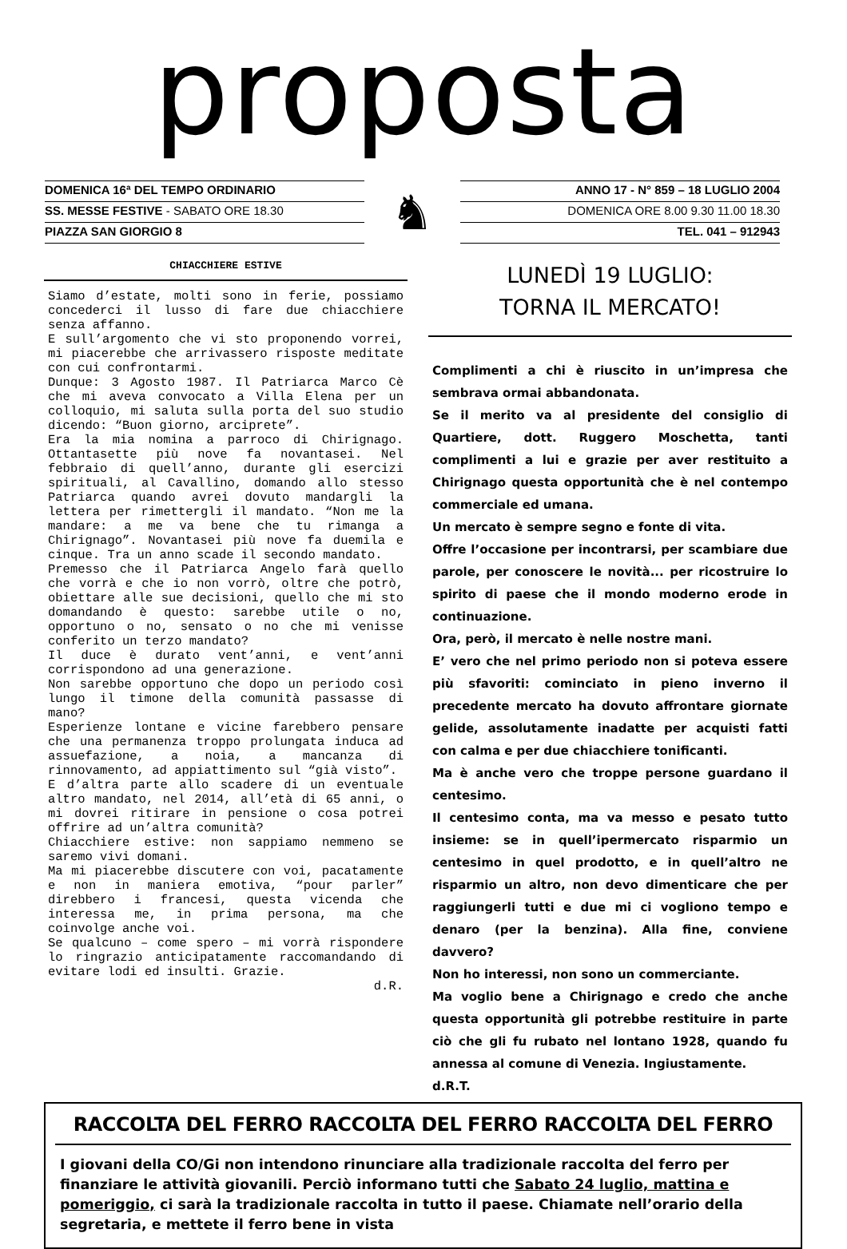proposta
DOMENICA 16ª DEL TEMPO ORDINARIO
SS. MESSE FESTIVE - SABATO ORE 18.30
PIAZZA SAN GIORGIO 8
♞
ANNO 17 - N° 859 – 18 LUGLIO 2004
DOMENICA ORE 8.00 9.30 11.00 18.30
TEL. 041 – 912943
CHIACCHIERE ESTIVE
Siamo d’estate, molti sono in ferie, possiamo concederci il lusso di fare due chiacchiere senza affanno.
E sull’argomento che vi sto proponendo vorrei, mi piacerebbe che arrivassero risposte meditate con cui confrontarmi.
Dunque: 3 Agosto 1987. Il Patriarca Marco Cè che mi aveva convocato a Villa Elena per un colloquio, mi saluta sulla porta del suo studio dicendo: “Buon giorno, arciprete”.
Era la mia nomina a parroco di Chirignago. Ottantasette più nove fa novantasei. Nel febbraio di quell’anno, durante gli esercizi spirituali, al Cavallino, domando allo stesso Patriarca quando avrei dovuto mandargli la lettera per rimettergli il mandato. “Non me la mandare: a me va bene che tu rimanga a Chirignago”. Novantasei più nove fa duemila e cinque. Tra un anno scade il secondo mandato.
Premesso che il Patriarca Angelo farà quello che vorrà e che io non vorrò, oltre che potrò, obiettare alle sue decisioni, quello che mi sto domandando è questo: sarebbe utile o no, opportuno o no, sensato o no che mi venisse conferito un terzo mandato?
Il duce è durato vent’anni, e vent’anni corrispondono ad una generazione.
Non sarebbe opportuno che dopo un periodo così lungo il timone della comunità passasse di mano?
Esperienze lontane e vicine farebbero pensare che una permanenza troppo prolungata induca ad assuefazione, a noia, a mancanza di rinnovamento, ad appiattimento sul “già visto”.
E d’altra parte allo scadere di un eventuale altro mandato, nel 2014, all’età di 65 anni, o mi dovrei ritirare in pensione o cosa potrei offrire ad un’altra comunità?
Chiacchiere estive: non sappiamo nemmeno se saremo vivi domani.
Ma mi piacerebbe discutere con voi, pacatamente e non in maniera emotiva, “pour parler” direbbero i francesi, questa vicenda che interessa me, in prima persona, ma che coinvolge anche voi.
Se qualcuno – come spero – mi vorrà rispondere lo ringrazio anticipatamente raccomandando di evitare lodi ed insulti. Grazie.
d.R.
LUNEDÌ 19 LUGLIO:
TORNA IL MERCATO!
Complimenti a chi è riuscito in un’impresa che sembrava ormai abbandonata.
Se il merito va al presidente del consiglio di Quartiere, dott. Ruggero Moschetta, tanti complimenti a lui e grazie per aver restituito a Chirignago questa opportunità che è nel contempo commerciale ed umana.
Un mercato è sempre segno e fonte di vita.
Offre l’occasione per incontrarsi, per scambiare due parole, per conoscere le novità... per ricostruire lo spirito di paese che il mondo moderno erode in continuazione.
Ora, però, il mercato è nelle nostre mani.
E’ vero che nel primo periodo non si poteva essere più sfavoriti: cominciato in pieno inverno il precedente mercato ha dovuto affrontare giornate gelide, assolutamente inadatte per acquisti fatti con calma e per due chiacchiere tonificanti.
Ma è anche vero che troppe persone guardano il centesimo.
Il centesimo conta, ma va messo e pesato tutto insieme: se in quell’ipermercato risparmio un centesimo in quel prodotto, e in quell’altro ne risparmio un altro, non devo dimenticare che per raggiungerli tutti e due mi ci vogliono tempo e denaro (per la benzina). Alla fine, conviene davvero?
Non ho interessi, non sono un commerciante.
Ma voglio bene a Chirignago e credo che anche questa opportunità gli potrebbe restituire in parte ciò che gli fu rubato nel lontano 1928, quando fu annessa al comune di Venezia. Ingiustamente.
d.R.T.
RACCOLTA DEL FERRO RACCOLTA DEL FERRO RACCOLTA DEL FERRO
I giovani della CO/Gi non intendono rinunciare alla tradizionale raccolta del ferro per finanziare le attività giovanili. Perciò informano tutti che Sabato 24 luglio, mattina e pomeriggio, ci sarà la tradizionale raccolta in tutto il paese. Chiamate nell’orario della segretaria, e mettete il ferro bene in vista